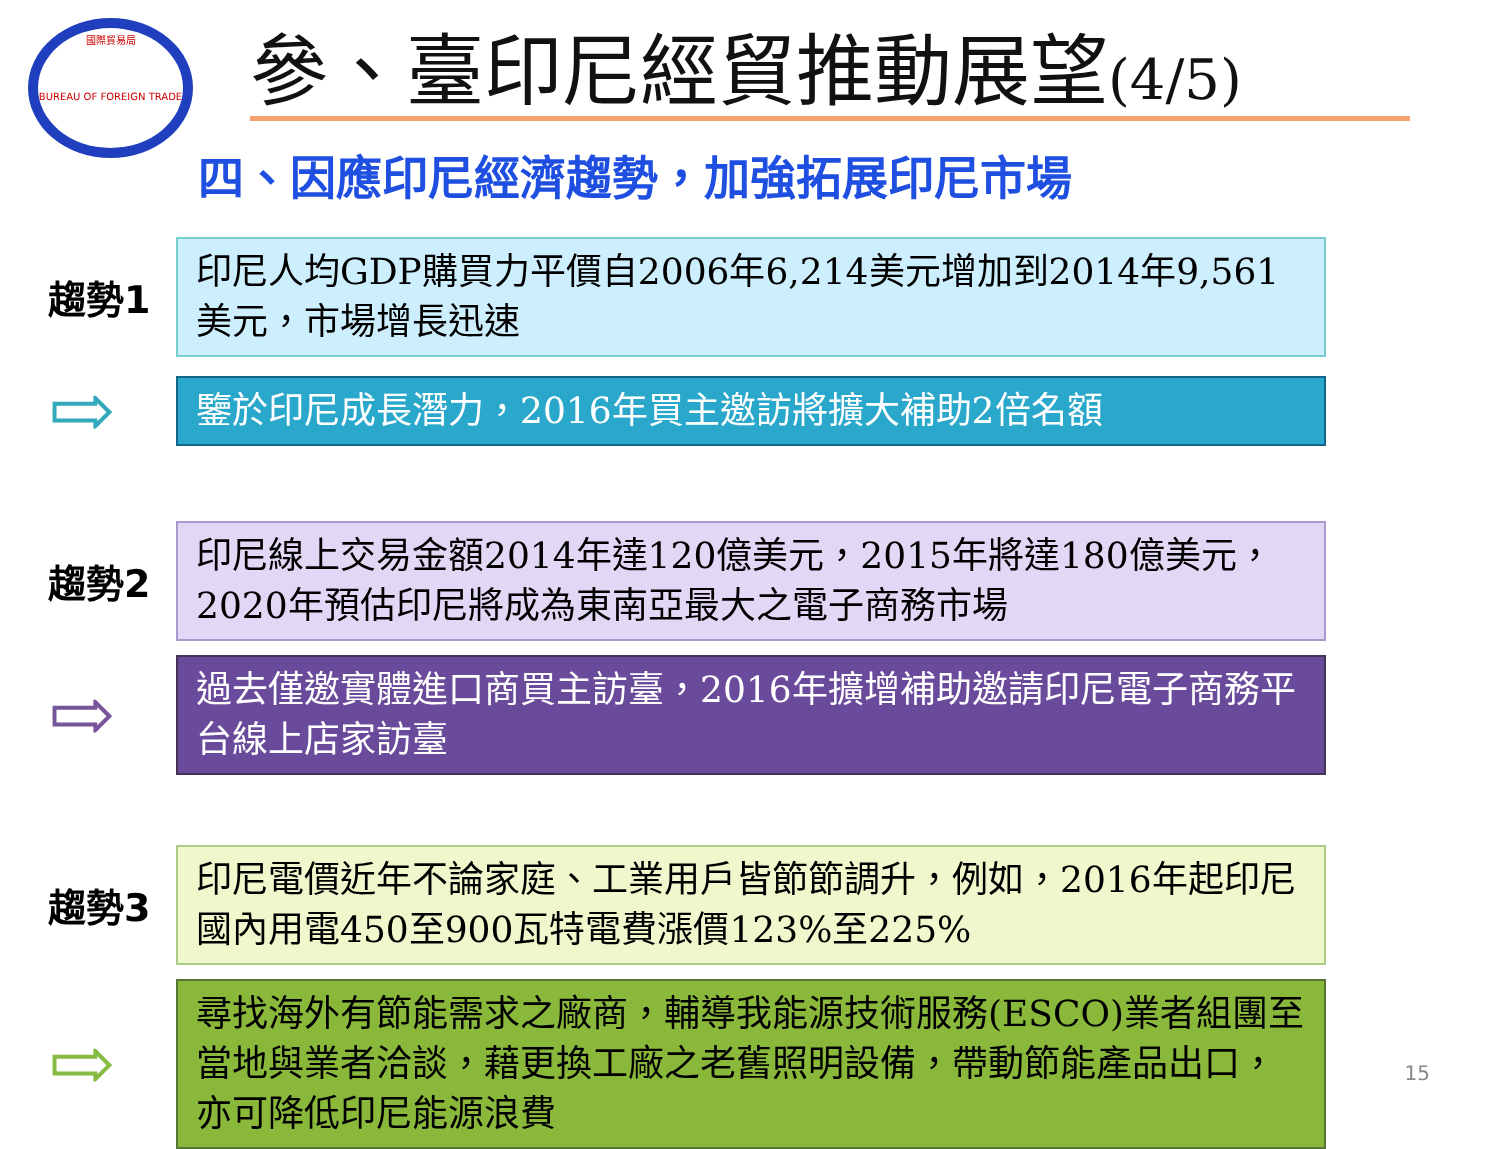國際貿易局
BUREAU OF FOREIGN TRADE
參、臺印尼經貿推動展望(4/5)
四、因應印尼經濟趨勢，加強拓展印尼市場
趨勢1
印尼人均GDP購買力平價自2006年6,214美元增加到2014年9,561美元，市場增長迅速
⇨
鑒於印尼成長潛力，2016年買主邀訪將擴大補助2倍名額
趨勢2
印尼線上交易金額2014年達120億美元，2015年將達180億美元，2020年預估印尼將成為東南亞最大之電子商務市場
⇨
過去僅邀實體進口商買主訪臺，2016年擴增補助邀請印尼電子商務平台線上店家訪臺
趨勢3
印尼電價近年不論家庭、工業用戶皆節節調升，例如，2016年起印尼國內用電450至900瓦特電費漲價123%至225%
⇨
尋找海外有節能需求之廠商，輔導我能源技術服務(ESCO)業者組團至當地與業者洽談，藉更換工廠之老舊照明設備，帶動節能產品出口，亦可降低印尼能源浪費
15